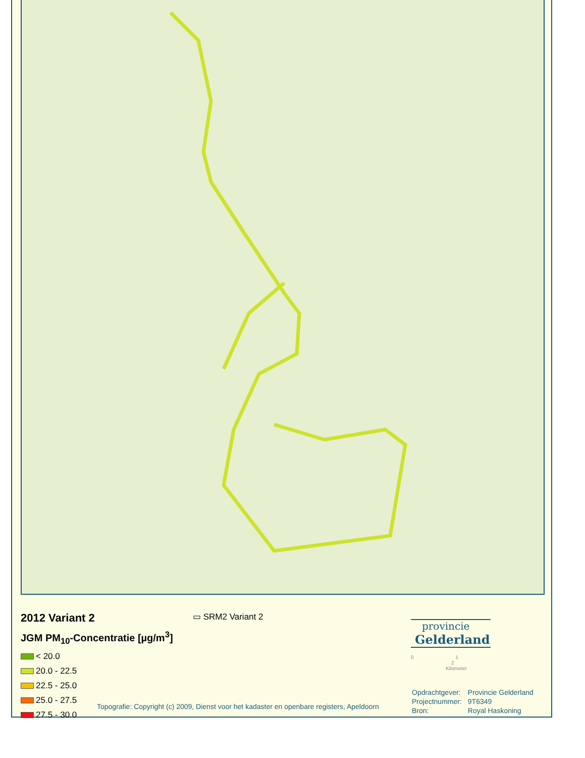2012 Variant 2
JGM PM<sub>10</sub>-Concentratie [µg/m<sup>3</sup>]
< 20.0
20.0 - 22.5
22.5 - 25.0
25.0 - 27.5
27.5 - 30.0
▭ SRM2 Variant 2
Topografie: Copyright (c) 2009, Dienst voor het kadaster en openbare registers, Apeldoorn
provincie
Gelderland
0 1 2
Kilometer
| Opdrachtgever: | Provincie Gelderland |
| Projectnummer: | 9T6349 |
| Bron: | Royal Haskoning |